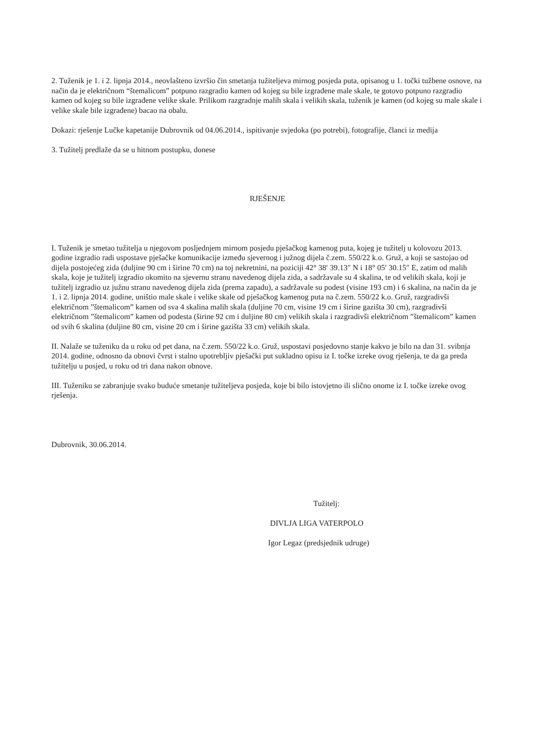2. Tuženik je 1. i 2. lipnja 2014., neovlašteno izvršio čin smetanja tužiteljeva mirnog posjeda puta, opisanog u 1. točki tužbene osnove, na način da je električnom “štemalicom” potpuno razgradio kamen od kojeg su bile izgrađene male skale, te gotovo potpuno razgradio kamen od kojeg su bile izgrađene velike skale. Prilikom razgradnje malih skala i velikih skala, tuženik je kamen (od kojeg su male skale i velike skale bile izgrađene) bacao na obalu.
Dokazi: rješenje Lučke kapetanije Dubrovnik od 04.06.2014., ispitivanje svjedoka (po potrebi), fotografije, članci iz medija
3. Tužitelj predlaže da se u hitnom postupku, donese
RJEŠENJE
I. Tuženik je smetao tužitelja u njegovom posljednjem mirnom posjedu pješačkog kamenog puta, kojeg je tužitelj u kolovozu 2013. godine izgradio radi uspostave pješačke komunikacije između sjevernog i južnog dijela č.zem. 550/22 k.o. Gruž, a koji se sastojao od dijela postojećeg zida (duljine 90 cm i širine 70 cm) na toj nekretnini, na poziciji 42° 38′ 39.13″ N i 18° 05′ 30.15″ E, zatim od malih skala, koje je tužitelj izgradio okomito na sjevernu stranu navedenog dijela zida, a sadržavale su 4 skalina, te od velikih skala, koji je tužitelj izgradio uz južnu stranu navedenog dijela zida (prema zapadu), a sadržavale su podest (visine 193 cm) i 6 skalina, na način da je 1. i 2. lipnja 2014. godine, uništio male skale i velike skale od pješačkog kamenog puta na č.zem. 550/22 k.o. Gruž, razgradivši električnom ”štemalicom” kamen od sva 4 skalina malih skala (duljine 70 cm, visine 19 cm i širine gazišta 30 cm), razgradivši električnom ”štemalicom” kamen od podesta (širine 92 cm i duljine 80 cm) velikih skala i razgradivši električnom ”štemalicom” kamen od svih 6 skalina (duljine 80 cm, visine 20 cm i širine gazišta 33 cm) velikih skala.
II. Nalaže se tuženiku da u roku od pet dana, na č.zem. 550/22 k.o. Gruž, uspostavi posjedovno stanje kakvo je bilo na dan 31. svibnja 2014. godine, odnosno da obnovi čvrst i stalno upotrebljiv pješački put sukladno opisu iz I. točke izreke ovog rješenja, te da ga preda tužitelju u posjed, u roku od tri dana nakon obnove.
III. Tuženiku se zabranjuje svako buduće smetanje tužiteljeva posjeda, koje bi bilo istovjetno ili slično onome iz I. točke izreke ovog rješenja.
Dubrovnik, 30.06.2014.
Tužitelj:
DIVLJA LIGA VATERPOLO
Igor Legaz (predsjednik udruge)